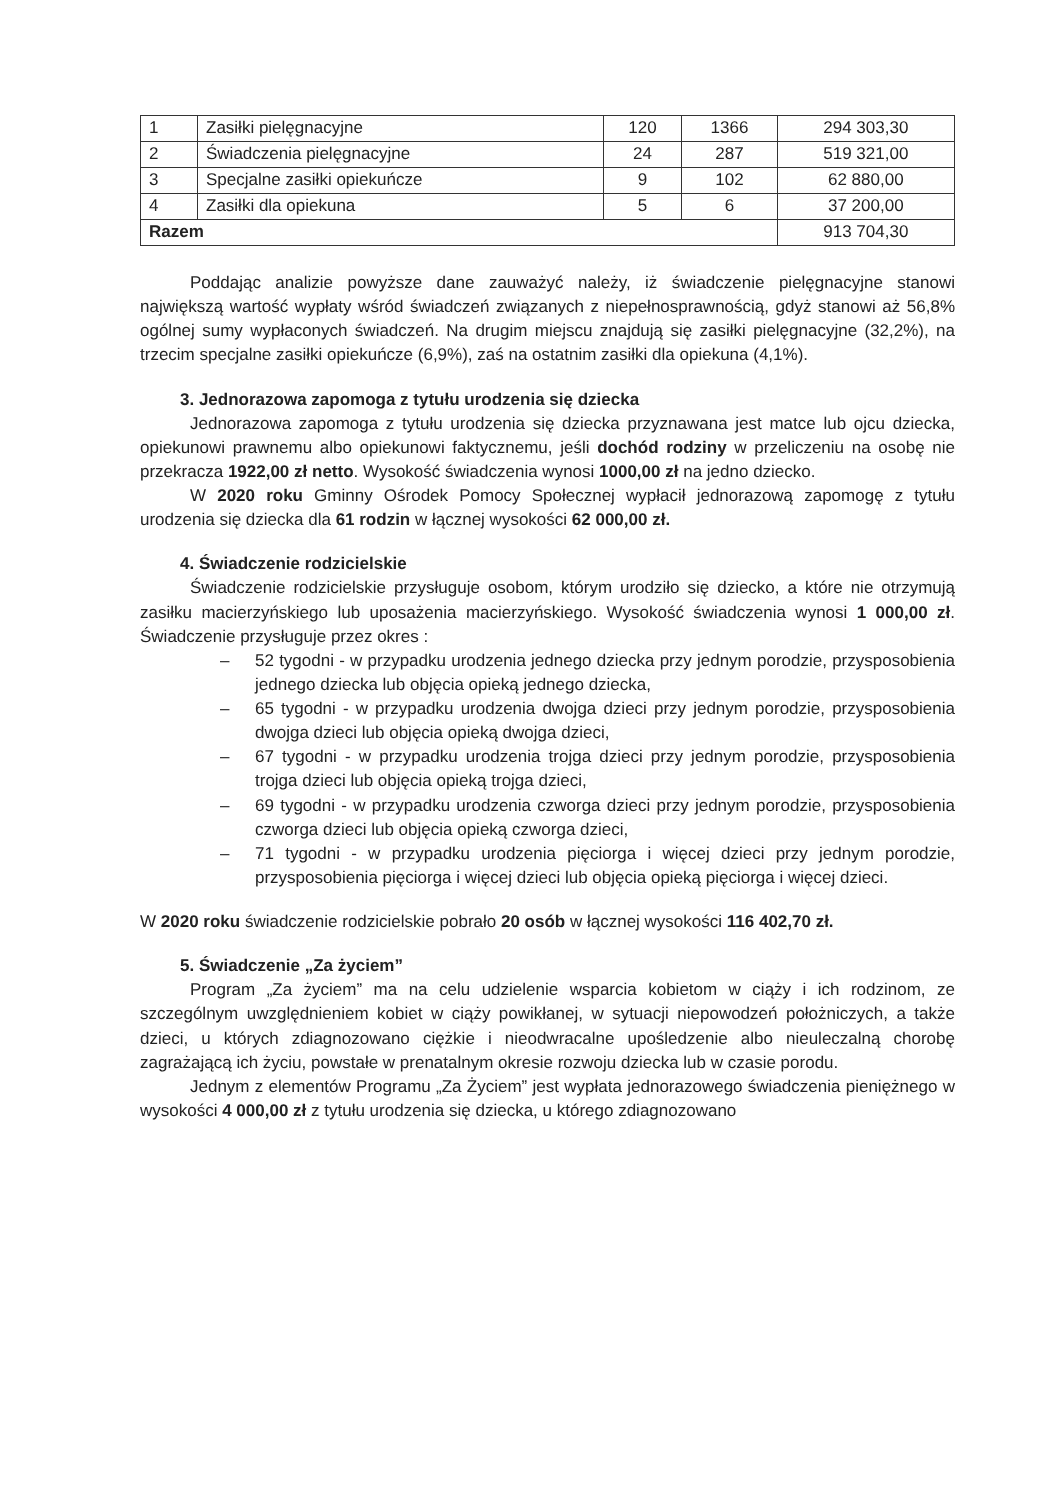| 1 | Zasiłki pielęgnacyjne | 120 | 1366 | 294 303,30 |
| 2 | Świadczenia pielęgnacyjne | 24 | 287 | 519 321,00 |
| 3 | Specjalne zasiłki opiekuńcze | 9 | 102 | 62 880,00 |
| 4 | Zasiłki dla opiekuna | 5 | 6 | 37 200,00 |
| Razem | | | | 913 704,30 |
Poddając analizie powyższe dane zauważyć należy, iż świadczenie pielęgnacyjne stanowi największą wartość wypłaty wśród świadczeń związanych z niepełnosprawnością, gdyż stanowi aż 56,8% ogólnej sumy wypłaconych świadczeń. Na drugim miejscu znajdują się zasiłki pielęgnacyjne (32,2%), na trzecim specjalne zasiłki opiekuńcze (6,9%), zaś na ostatnim zasiłki dla opiekuna (4,1%).
3. Jednorazowa zapomoga z tytułu urodzenia się dziecka
Jednorazowa zapomoga z tytułu urodzenia się dziecka przyznawana jest matce lub ojcu dziecka, opiekunowi prawnemu albo opiekunowi faktycznemu, jeśli dochód rodziny w przeliczeniu na osobę nie przekracza 1922,00 zł netto. Wysokość świadczenia wynosi 1000,00 zł na jedno dziecko.
W 2020 roku Gminny Ośrodek Pomocy Społecznej wypłacił jednorazową zapomogę z tytułu urodzenia się dziecka dla 61 rodzin w łącznej wysokości 62 000,00 zł.
4. Świadczenie rodzicielskie
Świadczenie rodzicielskie przysługuje osobom, którym urodziło się dziecko, a które nie otrzymują zasiłku macierzyńskiego lub uposażenia macierzyńskiego. Wysokość świadczenia wynosi 1 000,00 zł. Świadczenie przysługuje przez okres :
– 52 tygodni - w przypadku urodzenia jednego dziecka przy jednym porodzie, przysposobienia jednego dziecka lub objęcia opieką jednego dziecka,
– 65 tygodni - w przypadku urodzenia dwojga dzieci przy jednym porodzie, przysposobienia dwojga dzieci lub objęcia opieką dwojga dzieci,
– 67 tygodni - w przypadku urodzenia trojga dzieci przy jednym porodzie, przysposobienia trojga dzieci lub objęcia opieką trojga dzieci,
– 69 tygodni - w przypadku urodzenia czworga dzieci przy jednym porodzie, przysposobienia czworga dzieci lub objęcia opieką czworga dzieci,
– 71 tygodni - w przypadku urodzenia pięciorga i więcej dzieci przy jednym porodzie, przysposobienia pięciorga i więcej dzieci lub objęcia opieką pięciorga i więcej dzieci.
W 2020 roku świadczenie rodzicielskie pobrało 20 osób w łącznej wysokości 116 402,70 zł.
5. Świadczenie „Za życiem”
Program „Za życiem” ma na celu udzielenie wsparcia kobietom w ciąży i ich rodzinom, ze szczególnym uwzględnieniem kobiet w ciąży powikłanej, w sytuacji niepowodzeń położniczych, a także dzieci, u których zdiagnozowano ciężkie i nieodwracalne upośledzenie albo nieuleczalną chorobę zagrażającą ich życiu, powstałe w prenatalnym okresie rozwoju dziecka lub w czasie porodu.
Jednym z elementów Programu „Za Życiem” jest wypłata jednorazowego świadczenia pieniężnego w wysokości 4 000,00 zł z tytułu urodzenia się dziecka, u którego zdiagnozowano